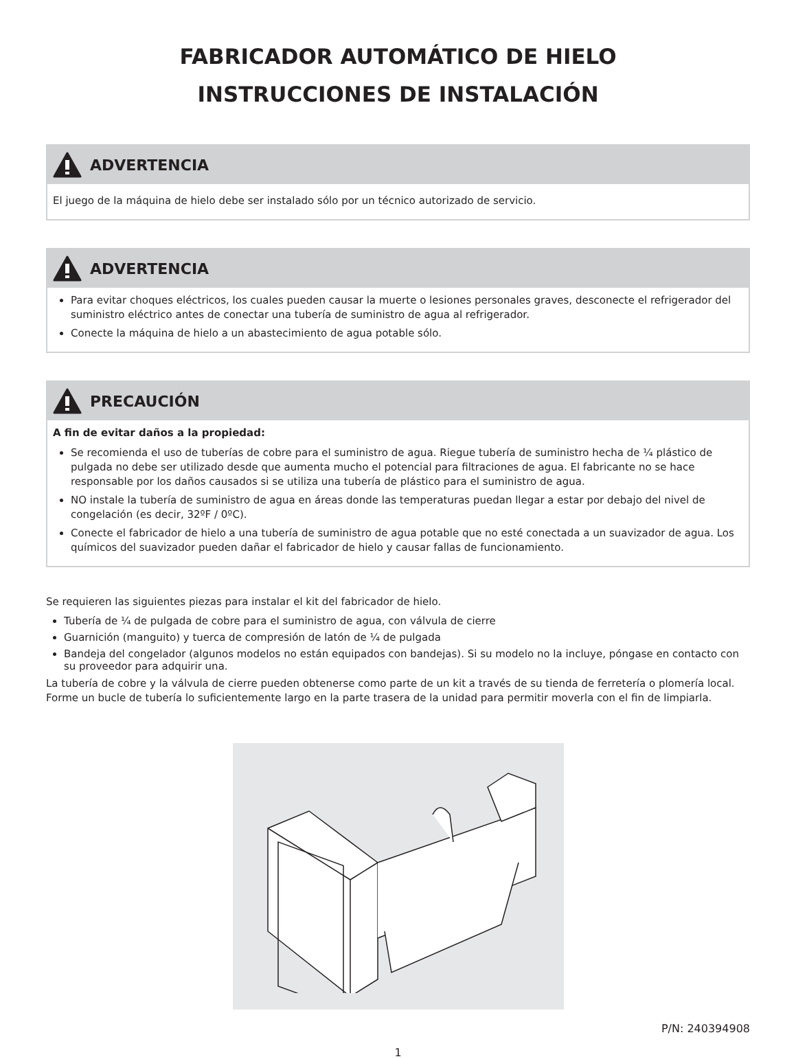FABRICADOR AUTOMÁTICO DE HIELO
INSTRUCCIONES DE INSTALACIÓN
ADVERTENCIA
El juego de la máquina de hielo debe ser instalado sólo por un técnico autorizado de servicio.
ADVERTENCIA
Para evitar choques eléctricos, los cuales pueden causar la muerte o lesiones personales graves, desconecte el refrigerador del suministro eléctrico antes de conectar una tubería de suministro de agua al refrigerador.
Conecte la máquina de hielo a un abastecimiento de agua potable sólo.
PRECAUCIÓN
A fin de evitar daños a la propiedad:
Se recomienda el uso de tuberías de cobre para el suministro de agua. Riegue tubería de suministro hecha de ¼ plástico de pulgada no debe ser utilizado desde que aumenta mucho el potencial para filtraciones de agua. El fabricante no se hace responsable por los daños causados si se utiliza una tubería de plástico para el suministro de agua.
NO instale la tubería de suministro de agua en áreas donde las temperaturas puedan llegar a estar por debajo del nivel de congelación (es decir, 32ºF / 0ºC).
Conecte el fabricador de hielo a una tubería de suministro de agua potable que no esté conectada a un suavizador de agua. Los químicos del suavizador pueden dañar el fabricador de hielo y causar fallas de funcionamiento.
Se requieren las siguientes piezas para instalar el kit del fabricador de hielo.
Tubería de ¼ de pulgada de cobre para el suministro de agua, con válvula de cierre
Guarnición (manguito) y tuerca de compresión de latón de ¼ de pulgada
Bandeja del congelador (algunos modelos no están equipados con bandejas). Si su modelo no la incluye, póngase en contacto con su proveedor para adquirir una.
La tubería de cobre y la válvula de cierre pueden obtenerse como parte de un kit a través de su tienda de ferretería o plomería local. Forme un bucle de tubería lo suficientemente largo en la parte trasera de la unidad para permitir moverla con el fin de limpiarla.
P/N: 240394908
1